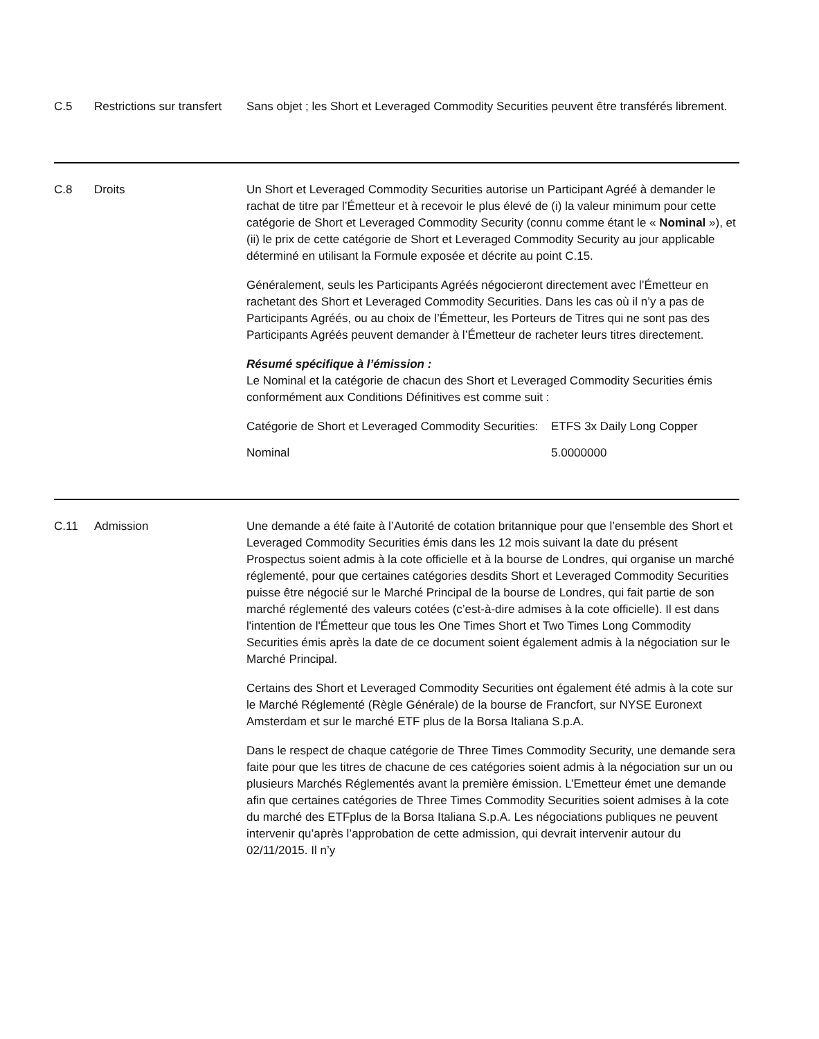C.5 Restrictions sur transfert
Sans objet ; les Short et Leveraged Commodity Securities peuvent être transférés librement.
C.8 Droits Un Short et Leveraged Commodity Securities autorise un Participant Agréé à demander le rachat de titre par l’Émetteur et à recevoir le plus élevé de (i) la valeur minimum pour cette catégorie de Short et Leveraged Commodity Security (connu comme étant le « Nominal »), et (ii) le prix de cette catégorie de Short et Leveraged Commodity Security au jour applicable déterminé en utilisant la Formule exposée et décrite au point C.15.
Généralement, seuls les Participants Agréés négocieront directement avec l’Émetteur en rachetant des Short et Leveraged Commodity Securities. Dans les cas où il n’y a pas de Participants Agréés, ou au choix de l’Émetteur, les Porteurs de Titres qui ne sont pas des Participants Agréés peuvent demander à l’Émetteur de racheter leurs titres directement.
Résumé spécifique à l’émission :
Le Nominal et la catégorie de chacun des Short et Leveraged Commodity Securities émis conformément aux Conditions Définitives est comme suit :
| Catégorie de Short et Leveraged Commodity Securities: | ETFS 3x Daily Long Copper |
| Nominal | 5.0000000 |
C.11 Admission Une demande a été faite à l’Autorité de cotation britannique pour que l’ensemble des Short et Leveraged Commodity Securities émis dans les 12 mois suivant la date du présent Prospectus soient admis à la cote officielle et à la bourse de Londres, qui organise un marché réglementé, pour que certaines catégories desdits Short et Leveraged Commodity Securities puisse être négocié sur le Marché Principal de la bourse de Londres, qui fait partie de son marché réglementé des valeurs cotées (c’est-à-dire admises à la cote officielle). Il est dans l'intention de l'Émetteur que tous les One Times Short et Two Times Long Commodity Securities émis après la date de ce document soient également admis à la négociation sur le Marché Principal.
Certains des Short et Leveraged Commodity Securities ont également été admis à la cote sur le Marché Réglementé (Règle Générale) de la bourse de Francfort, sur NYSE Euronext Amsterdam et sur le marché ETF plus de la Borsa Italiana S.p.A.
Dans le respect de chaque catégorie de Three Times Commodity Security, une demande sera faite pour que les titres de chacune de ces catégories soient admis à la négociation sur un ou plusieurs Marchés Réglementés avant la première émission. L’Emetteur émet une demande afin que certaines catégories de Three Times Commodity Securities soient admises à la cote du marché des ETFplus de la Borsa Italiana S.p.A. Les négociations publiques ne peuvent intervenir qu’après l’approbation de cette admission, qui devrait intervenir autour du 02/11/2015. Il n’y